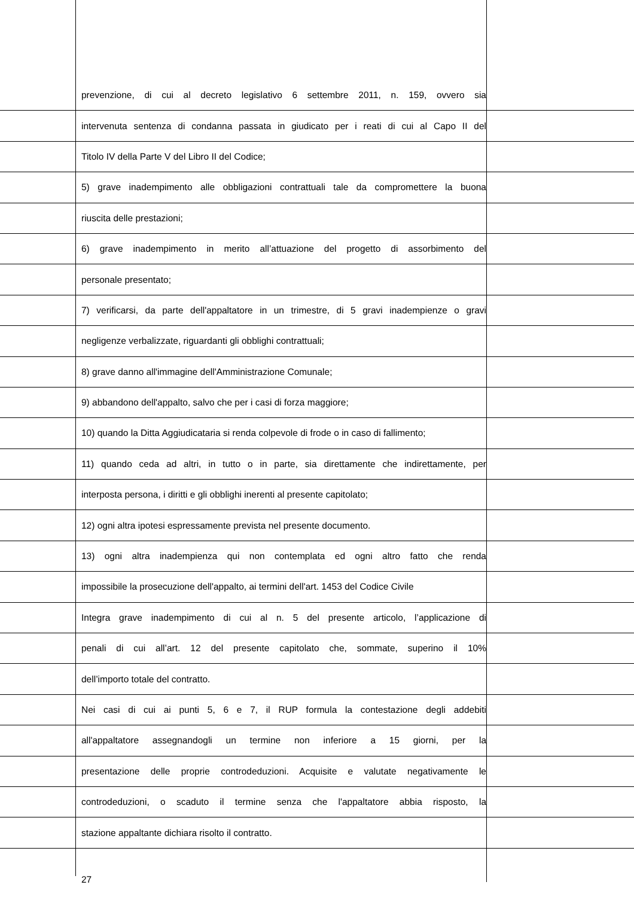prevenzione, di cui al decreto legislativo 6 settembre 2011, n. 159, ovvero sia
intervenuta sentenza di condanna passata in giudicato per i reati di cui al Capo II del
Titolo IV della Parte V del Libro II del Codice;
5) grave inadempimento alle obbligazioni contrattuali tale da compromettere la buona
riuscita delle prestazioni;
6) grave inadempimento in merito all’attuazione del progetto di assorbimento del
personale presentato;
7) verificarsi, da parte dell'appaltatore in un trimestre, di 5 gravi inadempienze o gravi
negligenze verbalizzate, riguardanti gli obblighi contrattuali;
8) grave danno all'immagine dell'Amministrazione Comunale;
9) abbandono dell'appalto, salvo che per i casi di forza maggiore;
10) quando la Ditta Aggiudicataria si renda colpevole di frode o in caso di fallimento;
11) quando ceda ad altri, in tutto o in parte, sia direttamente che indirettamente, per
interposta persona, i diritti e gli obblighi inerenti al presente capitolato;
12) ogni altra ipotesi espressamente prevista nel presente documento.
13) ogni altra inadempienza qui non contemplata ed ogni altro fatto che renda
impossibile la prosecuzione dell'appalto, ai termini dell'art. 1453 del Codice Civile
Integra grave inadempimento di cui al n. 5 del presente articolo, l’applicazione di
penali di cui all’art. 12 del presente capitolato che, sommate, superino il 10%
dell’importo totale del contratto.
Nei casi di cui ai punti 5, 6 e 7, il RUP formula la contestazione degli addebiti
all'appaltatore assegnandogli un termine non inferiore a 15 giorni, per la
presentazione delle proprie controdeduzioni. Acquisite e valutate negativamente le
controdeduzioni, o scaduto il termine senza che l'appaltatore abbia risposto, la
stazione appaltante dichiara risolto il contratto.
27